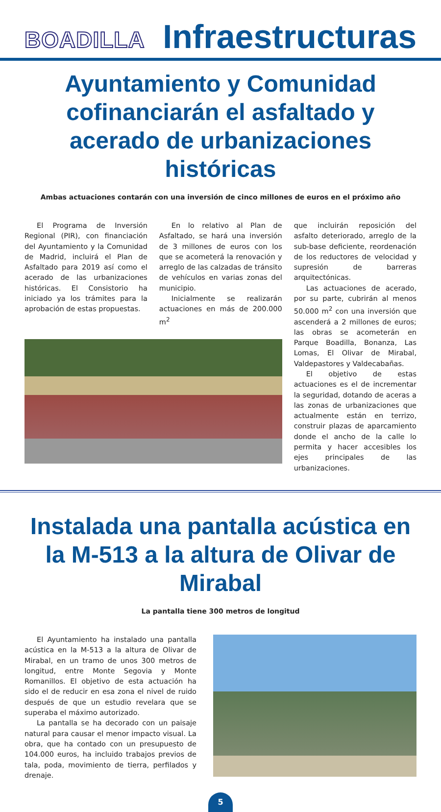BOADILLA
Infraestructuras
Ayuntamiento y Comunidad cofinanciarán el asfaltado y acerado de urbanizaciones históricas
Ambas actuaciones contarán con una inversión de cinco millones de euros en el próximo año
El Programa de Inversión Regional (PIR), con financiación del Ayuntamiento y la Comunidad de Madrid, incluirá el Plan de Asfaltado para 2019 así como el acerado de las urbanizaciones históricas. El Consistorio ha iniciado ya los trámites para la aprobación de estas propuestas.
En lo relativo al Plan de Asfaltado, se hará una inversión de 3 millones de euros con los que se acometerá la renovación y arreglo de las calzadas de tránsito de vehículos en varias zonas del municipio.
Inicialmente se realizarán actuaciones en más de 200.000 m<sup>2</sup>
que incluirán reposición del asfalto deteriorado, arreglo de la sub-base deficiente, reordenación de los reductores de velocidad y supresión de barreras arquitectónicas.
Las actuaciones de acerado, por su parte, cubrirán al menos 50.000 m<sup>2</sup> con una inversión que ascenderá a 2 millones de euros; las obras se acometerán en Parque Boadilla, Bonanza, Las Lomas, El Olivar de Mirabal, Valdepastores y Valdecabañas.
El objetivo de estas actuaciones es el de incrementar la seguridad, dotando de aceras a las zonas de urbanizaciones que actualmente están en terrizo, construir plazas de aparcamiento donde el ancho de la calle lo permita y hacer accesibles los ejes principales de las urbanizaciones.
Instalada una pantalla acústica en la M-513 a la altura de Olivar de Mirabal
La pantalla tiene 300 metros de longitud
El Ayuntamiento ha instalado una pantalla acústica en la M-513 a la altura de Olivar de Mirabal, en un tramo de unos 300 metros de longitud, entre Monte Segovia y Monte Romanillos. El objetivo de esta actuación ha sido el de reducir en esa zona el nivel de ruido después de que un estudio revelara que se superaba el máximo autorizado.
La pantalla se ha decorado con un paisaje natural para causar el menor impacto visual. La obra, que ha contado con un presupuesto de 104.000 euros, ha incluido trabajos previos de tala, poda, movimiento de tierra, perfilados y drenaje.
5